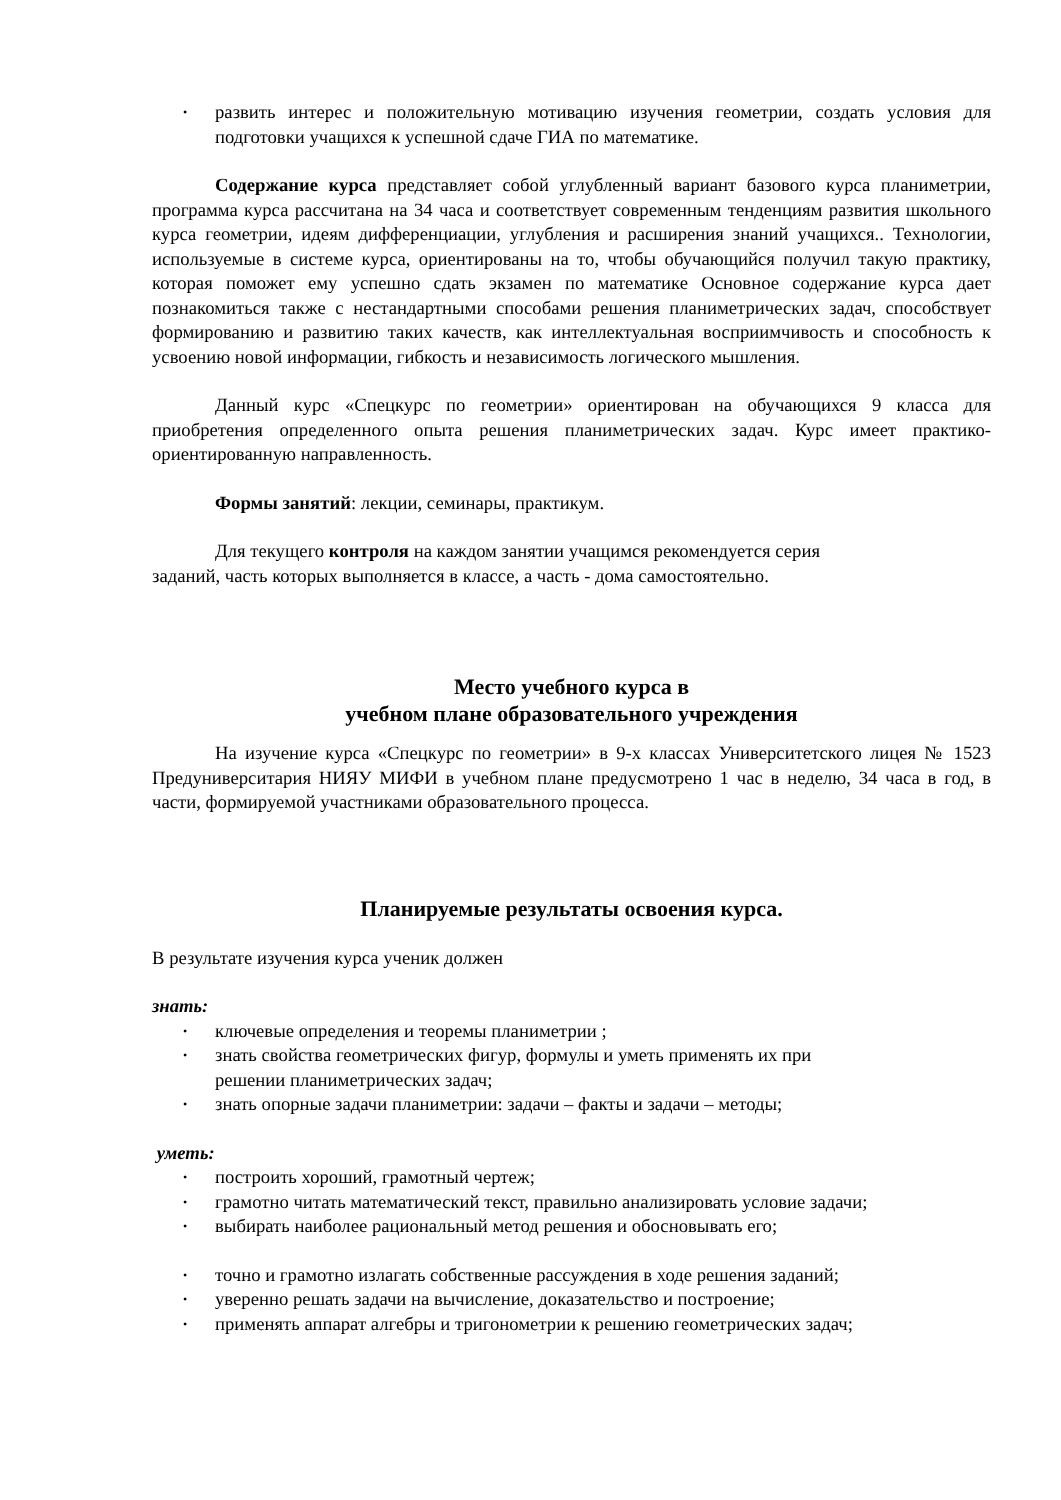развить интерес и положительную мотивацию изучения геометрии, создать условия для подготовки учащихся к успешной сдаче ГИА по математике.
Содержание курса представляет собой углубленный вариант базового курса планиметрии, программа курса рассчитана на 34 часа и соответствует современным тенденциям развития школьного курса геометрии, идеям дифференциации, углубления и расширения знаний учащихся.. Технологии, используемые в системе курса, ори­ентированы на то, чтобы обучающийся получил такую практику, которая поможет ему успешно сдать экзамен по математике Основное содержание курса дает познакомиться также с нестандартными способами решения планиметрических задач, способствует формированию и развитию таких качеств, как интеллектуальная восприимчивость и способность к усвоению новой информации, гибкость и независимость логического мышления.
Данный курс «Спецкурс по геометрии» ориентирован на обучающихся 9 класса для приобретения определенного опыта решения планиметрических задач. Курс имеет практико-ориентированную направленность.
Формы занятий: лекции, семинары, практикум.
Для текущего контроля на каждом занятии учащимся рекомендуется серия
заданий, часть которых выполняется в классе, а часть - дома самостоятельно.
Место учебного курса в
учебном плане образовательного учреждения
На изучение курса «Спецкурс по геометрии» в 9-х классах Университетского лицея № 1523 Предуниверситария НИЯУ МИФИ в учебном плане предусмотрено 1 час в неделю, 34 часа в год, в части, формируемой участниками образовательного процесса.
Планируемые результаты освоения курса.
В результате изучения курса ученик должен
знать:
ключевые определения и теоремы планиметрии ;
знать свойства геометрических фигур, формулы и уметь применять их при
решении планиметрических задач;
знать опорные задачи планиметрии: задачи – факты и задачи – методы;
уметь:
построить хороший, грамотный чертеж;
грамотно читать математический текст, правильно анализировать условие задачи;
выбирать наиболее рациональный метод решения и обосновывать его;
точно и грамотно излагать собственные рассуждения в ходе решения заданий;
уверенно решать задачи на вычисление, доказательство и построение;
применять аппарат алгебры и тригонометрии к решению геометрических задач;